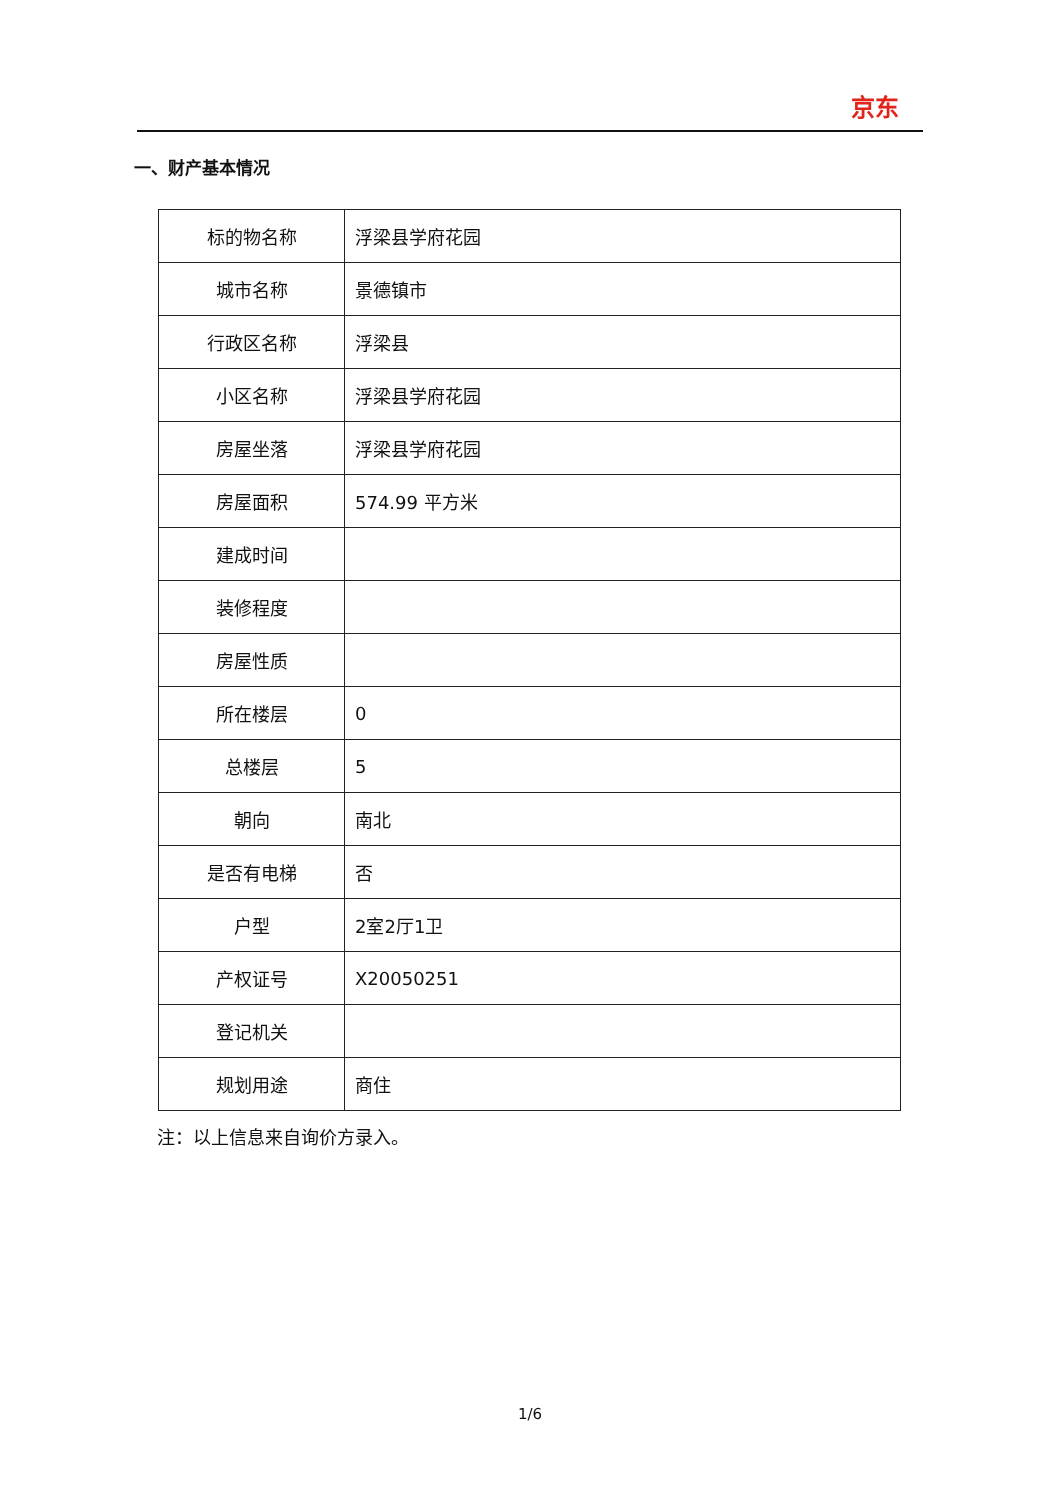京东
一、财产基本情况
| 标的物名称 | 浮梁县学府花园 |
| 城市名称 | 景德镇市 |
| 行政区名称 | 浮梁县 |
| 小区名称 | 浮梁县学府花园 |
| 房屋坐落 | 浮梁县学府花园 |
| 房屋面积 | 574.99 平方米 |
| 建成时间 | |
| 装修程度 | |
| 房屋性质 | |
| 所在楼层 | 0 |
| 总楼层 | 5 |
| 朝向 | 南北 |
| 是否有电梯 | 否 |
| 户型 | 2室2厅1卫 |
| 产权证号 | X20050251 |
| 登记机关 | |
| 规划用途 | 商住 |
注：以上信息来自询价方录入。
1/6